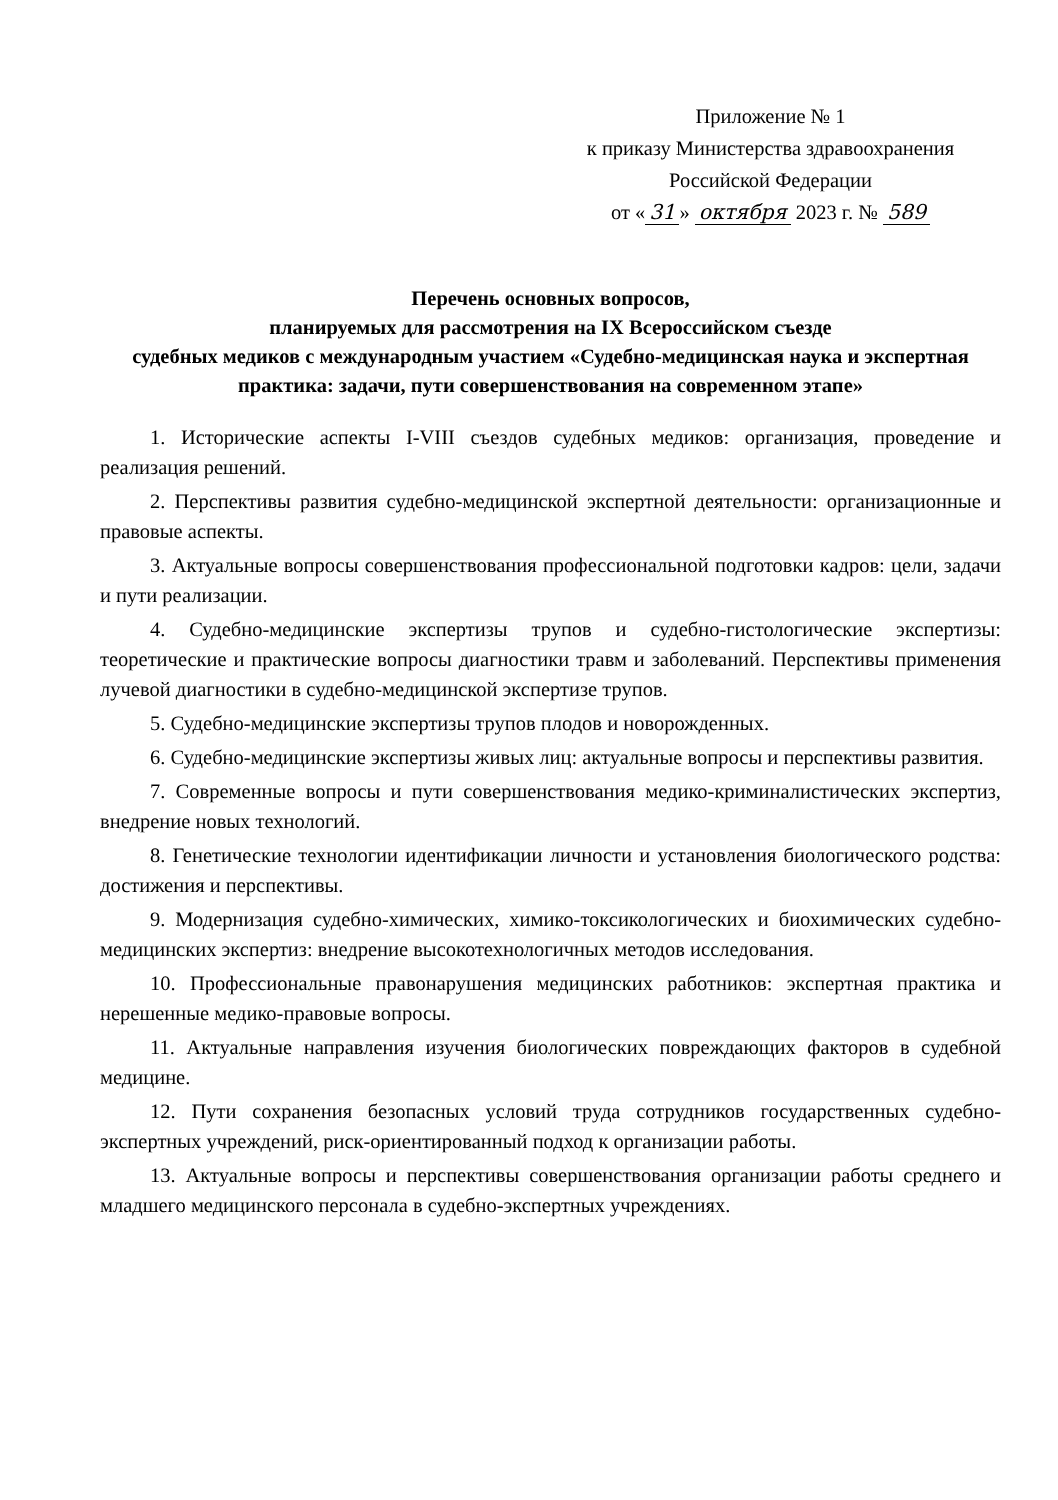Приложение № 1
к приказу Министерства здравоохранения
Российской Федерации
от « 31 » октября 2023 г. № 589
Перечень основных вопросов,
планируемых для рассмотрения на IX Всероссийском съезде
судебных медиков с международным участием «Судебно-медицинская наука и экспертная практика: задачи, пути совершенствования на современном этапе»
1. Исторические аспекты I-VIII съездов судебных медиков: организация, проведение и реализация решений.
2. Перспективы развития судебно-медицинской экспертной деятельности: организационные и правовые аспекты.
3. Актуальные вопросы совершенствования профессиональной подготовки кадров: цели, задачи и пути реализации.
4. Судебно-медицинские экспертизы трупов и судебно-гистологические экспертизы: теоретические и практические вопросы диагностики травм и заболеваний. Перспективы применения лучевой диагностики в судебно-медицинской экспертизе трупов.
5. Судебно-медицинские экспертизы трупов плодов и новорожденных.
6. Судебно-медицинские экспертизы живых лиц: актуальные вопросы и перспективы развития.
7. Современные вопросы и пути совершенствования медико-криминалистических экспертиз, внедрение новых технологий.
8. Генетические технологии идентификации личности и установления биологического родства: достижения и перспективы.
9. Модернизация судебно-химических, химико-токсикологических и биохимических судебно-медицинских экспертиз: внедрение высокотехнологичных методов исследования.
10. Профессиональные правонарушения медицинских работников: экспертная практика и нерешенные медико-правовые вопросы.
11. Актуальные направления изучения биологических повреждающих факторов в судебной медицине.
12. Пути сохранения безопасных условий труда сотрудников государственных судебно-экспертных учреждений, риск-ориентированный подход к организации работы.
13. Актуальные вопросы и перспективы совершенствования организации работы среднего и младшего медицинского персонала в судебно-экспертных учреждениях.